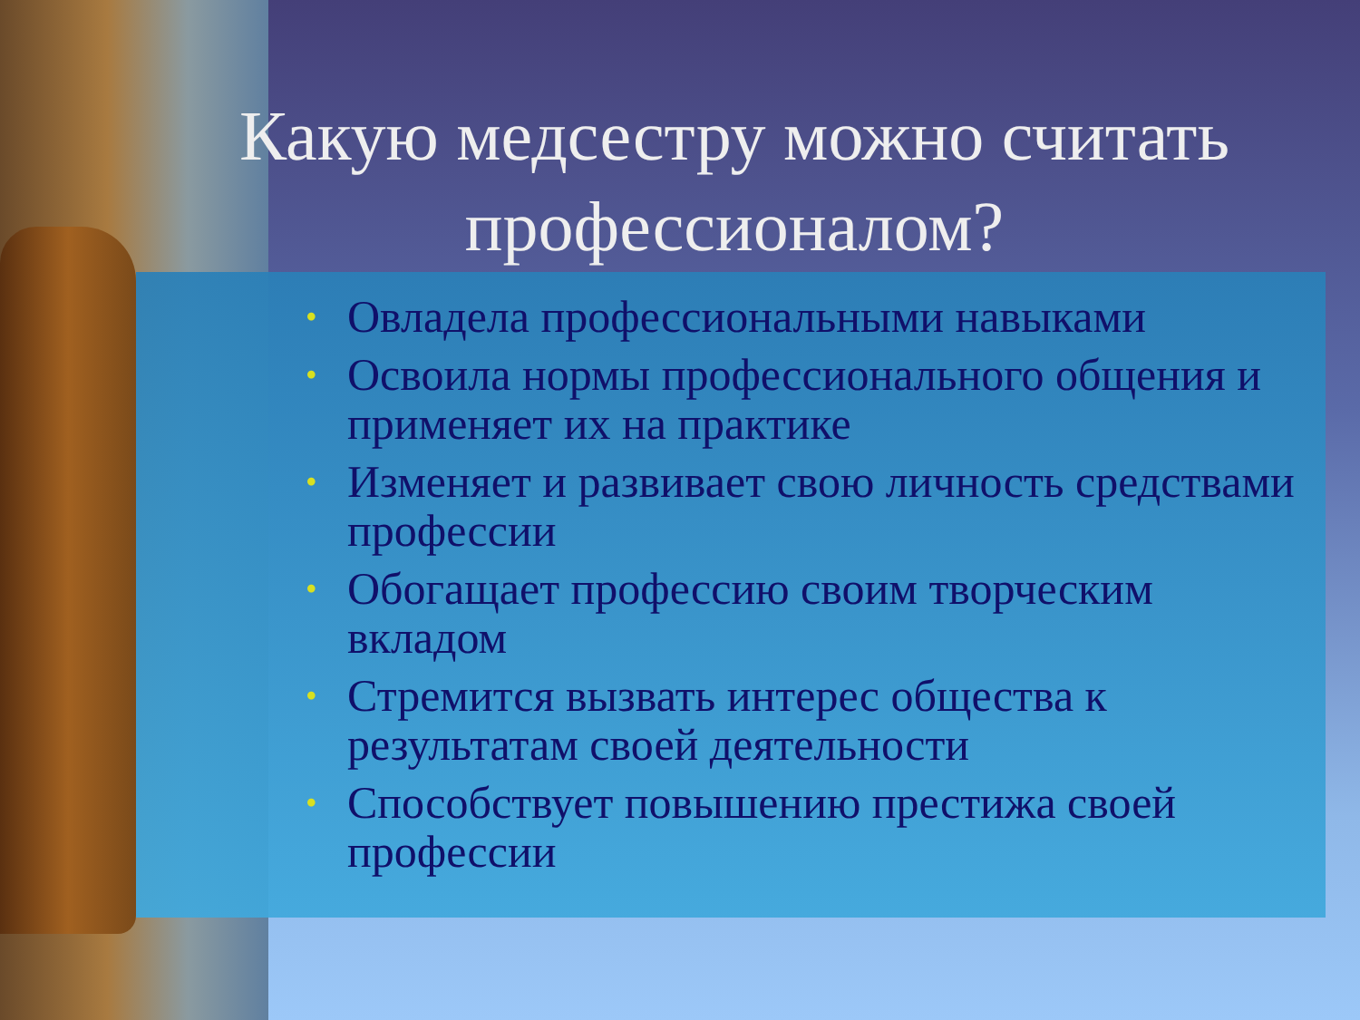Какую медсестру можно считать
профессионалом?
• Овладела профессиональными навыками
• Освоила нормы профессионального общения и применяет их на практике
• Изменяет и развивает свою личность средствами профессии
• Обогащает профессию своим творческим вкладом
• Стремится вызвать интерес общества к результатам своей деятельности
• Способствует повышению престижа своей профессии